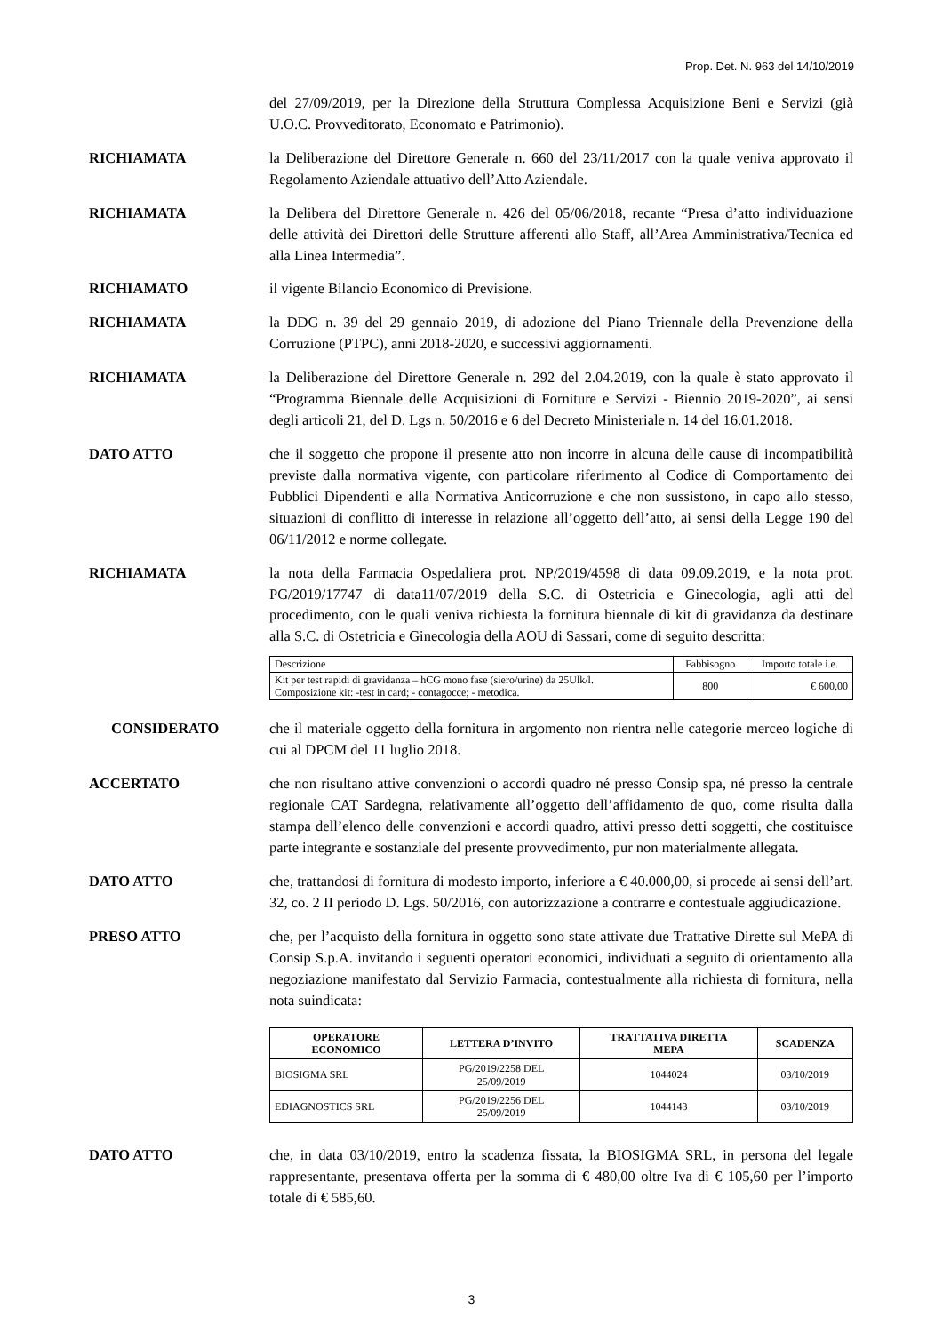Prop. Det. N. 963 del 14/10/2019
del 27/09/2019, per la Direzione della Struttura Complessa Acquisizione Beni e Servizi (già U.O.C. Provveditorato, Economato e Patrimonio).
RICHIAMATA la Deliberazione del Direttore Generale n. 660 del 23/11/2017 con la quale veniva approvato il Regolamento Aziendale attuativo dell’Atto Aziendale.
RICHIAMATA la Delibera del Direttore Generale n. 426 del 05/06/2018, recante “Presa d’atto individuazione delle attività dei Direttori delle Strutture afferenti allo Staff, all’Area Amministrativa/Tecnica ed alla Linea Intermedia”.
RICHIAMATO il vigente Bilancio Economico di Previsione.
RICHIAMATA la DDG n. 39 del 29 gennaio 2019, di adozione del Piano Triennale della Prevenzione della Corruzione (PTPC), anni 2018-2020, e successivi aggiornamenti.
RICHIAMATA la Deliberazione del Direttore Generale n. 292 del 2.04.2019, con la quale è stato approvato il “Programma Biennale delle Acquisizioni di Forniture e Servizi - Biennio 2019-2020”, ai sensi degli articoli 21, del D. Lgs n. 50/2016 e 6 del Decreto Ministeriale n. 14 del 16.01.2018.
DATO ATTO che il soggetto che propone il presente atto non incorre in alcuna delle cause di incompatibilità previste dalla normativa vigente, con particolare riferimento al Codice di Comportamento dei Pubblici Dipendenti e alla Normativa Anticorruzione e che non sussistono, in capo allo stesso, situazioni di conflitto di interesse in relazione all’oggetto dell’atto, ai sensi della Legge 190 del 06/11/2012 e norme collegate.
RICHIAMATA la nota della Farmacia Ospedaliera prot. NP/2019/4598 di data 09.09.2019, e la nota prot. PG/2019/17747 di data11/07/2019 della S.C. di Ostetricia e Ginecologia, agli atti del procedimento, con le quali veniva richiesta la fornitura biennale di kit di gravidanza da destinare alla S.C. di Ostetricia e Ginecologia della AOU di Sassari, come di seguito descritta:
| Descrizione | Fabbisogno | Importo totale i.e. |
| Kit per test rapidi di gravidanza – hCG mono fase (siero/urine) da 25Ulk/l. Composizione kit: -test in card; - contagocce; - metodica. | 800 | € 600,00 |
CONSIDERATO che il materiale oggetto della fornitura in argomento non rientra nelle categorie merceo logiche di cui al DPCM del 11 luglio 2018.
ACCERTATO che non risultano attive convenzioni o accordi quadro né presso Consip spa, né presso la centrale regionale CAT Sardegna, relativamente all’oggetto dell’affidamento de quo, come risulta dalla stampa dell’elenco delle convenzioni e accordi quadro, attivi presso detti soggetti, che costituisce parte integrante e sostanziale del presente provvedimento, pur non materialmente allegata.
DATO ATTO che, trattandosi di fornitura di modesto importo, inferiore a € 40.000,00, si procede ai sensi dell’art. 32, co. 2 II periodo D. Lgs. 50/2016, con autorizzazione a contrarre e contestuale aggiudicazione.
PRESO ATTO che, per l’acquisto della fornitura in oggetto sono state attivate due Trattative Dirette sul MePA di Consip S.p.A. invitando i seguenti operatori economici, individuati a seguito di orientamento alla negoziazione manifestato dal Servizio Farmacia, contestualmente alla richiesta di fornitura, nella nota suindicata:
| OPERATORE ECONOMICO | LETTERA D’INVITO | TRATTATIVA DIRETTA MEPA | SCADENZA |
| --- | --- | --- | --- |
| BIOSIGMA SRL | PG/2019/2258 DEL 25/09/2019 | 1044024 | 03/10/2019 |
| EDIAGNOSTICS SRL | PG/2019/2256 DEL 25/09/2019 | 1044143 | 03/10/2019 |
DATO ATTO che, in data 03/10/2019, entro la scadenza fissata, la BIOSIGMA SRL, in persona del legale rappresentante, presentava offerta per la somma di € 480,00 oltre Iva di € 105,60 per l’importo totale di € 585,60.
3